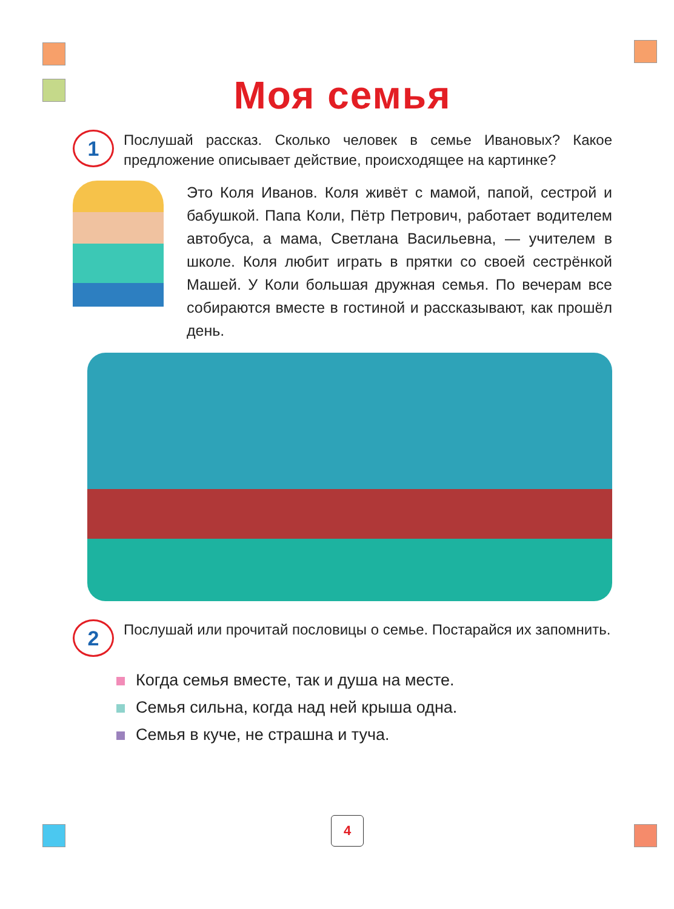Моя семья
1
Послушай рассказ. Сколько человек в семье Ивановых? Какое предложение описывает действие, происходящее на картинке?
Это Коля Иванов. Коля живёт с мамой, папой, сестрой и бабушкой. Папа Коли, Пётр Петрович, работает водителем автобуса, а мама, Светлана Васильевна, — учителем в школе. Коля любит играть в прятки со своей сестрёнкой Машей. У Коли большая дружная семья. По вечерам все собираются вместе в гостиной и рассказывают, как прошёл день.
2
Послушай или прочитай пословицы о семье. Постарайся их запомнить.
Когда семья вместе, так и душа на месте.
Семья сильна, когда над ней крыша одна.
Семья в куче, не страшна и туча.
4